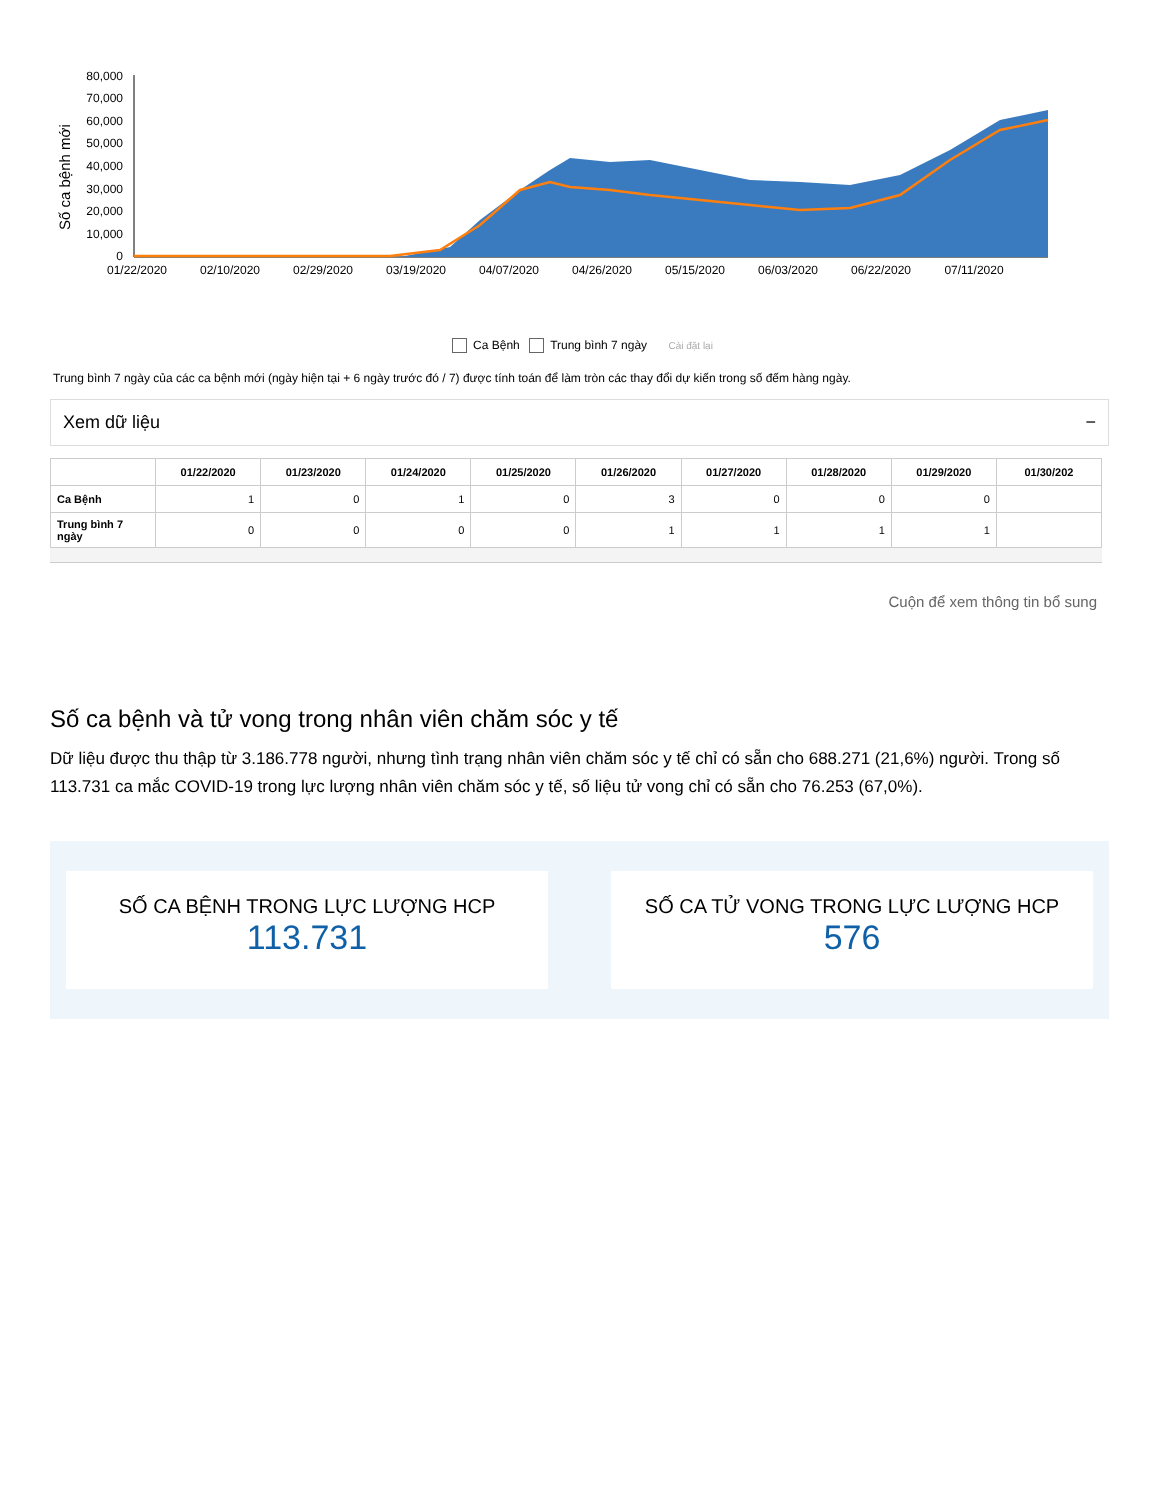Số ca bệnh mới
80,000
70,000
60,000
50,000
40,000
30,000
20,000
10,000
0
01/22/2020
02/10/2020
02/29/2020
03/19/2020
04/07/2020
04/26/2020
05/15/2020
06/03/2020
06/22/2020
07/11/2020
Ca Bệnh Trung bình 7 ngày Cài đặt lại
Trung bình 7 ngày của các ca bệnh mới (ngày hiện tại + 6 ngày trước đó / 7) được tính toán để làm tròn các thay đổi dự kiến trong số đếm hàng ngày.
Xem dữ liệu −
| | 01/22/2020 | 01/23/2020 | 01/24/2020 | 01/25/2020 | 01/26/2020 | 01/27/2020 | 01/28/2020 | 01/29/2020 | 01/30/202 |
| --- | --- | --- | --- | --- | --- | --- | --- | --- | --- |
| Ca Bệnh | 1 | 0 | 1 | 0 | 3 | 0 | 0 | 0 | |
| Trung bình 7 ngày | 0 | 0 | 0 | 0 | 1 | 1 | 1 | 1 | |
Cuộn để xem thông tin bổ sung
Số ca bệnh và tử vong trong nhân viên chăm sóc y tế
Dữ liệu được thu thập từ 3.186.778 người, nhưng tình trạng nhân viên chăm sóc y tế chỉ có sẵn cho 688.271 (21,6%) người. Trong số 113.731 ca mắc COVID-19 trong lực lượng nhân viên chăm sóc y tế, số liệu tử vong chỉ có sẵn cho 76.253 (67,0%).
SỐ CA BỆNH TRONG LỰC LƯỢNG HCP
113.731
SỐ CA TỬ VONG TRONG LỰC LƯỢNG HCP
576